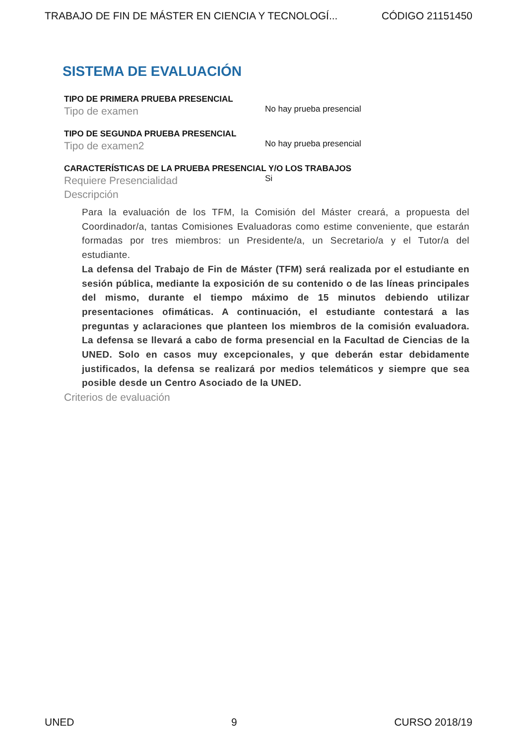TRABAJO DE FIN DE MÁSTER EN CIENCIA Y TECNOLOGÍ... CÓDIGO 21151450
SISTEMA DE EVALUACIÓN
TIPO DE PRIMERA PRUEBA PRESENCIAL
Tipo de examen
No hay prueba presencial
TIPO DE SEGUNDA PRUEBA PRESENCIAL
Tipo de examen2
No hay prueba presencial
CARACTERÍSTICAS DE LA PRUEBA PRESENCIAL Y/O LOS TRABAJOS
Requiere Presencialidad
Si
Descripción
Para la evaluación de los TFM, la Comisión del Máster creará, a propuesta del Coordinador/a, tantas Comisiones Evaluadoras como estime conveniente, que estarán formadas por tres miembros: un Presidente/a, un Secretario/a y el Tutor/a del estudiante.
La defensa del Trabajo de Fin de Máster (TFM) será realizada por el estudiante en sesión pública, mediante la exposición de su contenido o de las líneas principales del mismo, durante el tiempo máximo de 15 minutos debiendo utilizar presentaciones ofimáticas. A continuación, el estudiante contestará a las preguntas y aclaraciones que planteen los miembros de la comisión evaluadora. La defensa se llevará a cabo de forma presencial en la Facultad de Ciencias de la UNED. Solo en casos muy excepcionales, y que deberán estar debidamente justificados, la defensa se realizará por medios telemáticos y siempre que sea posible desde un Centro Asociado de la UNED.
Criterios de evaluación
UNED 9 CURSO 2018/19